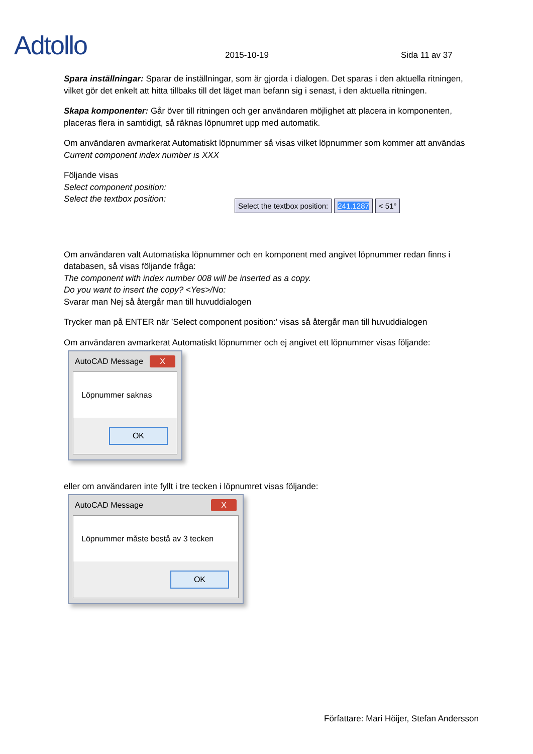Adtollo
2015-10-19
Sida 11 av 37
Spara inställningar: Sparar de inställningar, som är gjorda i dialogen. Det sparas i den aktuella ritningen, vilket gör det enkelt att hitta tillbaks till det läget man befann sig i senast, i den aktuella ritningen.
Skapa komponenter: Går över till ritningen och ger användaren möjlighet att placera in komponenten, placeras flera in samtidigt, så räknas löpnumret upp med automatik.
Om användaren avmarkerat Automatiskt löpnummer så visas vilket löpnummer som kommer att användas
Current component index number is XXX
Följande visas
Select component position:
Select the textbox position:
Select the textbox position: 241.1287 < 51°
Om användaren valt Automatiska löpnummer och en komponent med angivet löpnummer redan finns i databasen, så visas följande fråga:
The component with index number 008 will be inserted as a copy.
Do you want to insert the copy? <Yes>/No:
Svarar man Nej så återgår man till huvuddialogen
Trycker man på ENTER när ’Select component position:’ visas så återgår man till huvuddialogen
Om användaren avmarkerat Automatiskt löpnummer och ej angivet ett löpnummer visas följande:
AutoCAD Message X
Löpnummer saknas
OK
eller om användaren inte fyllt i tre tecken i löpnumret visas följande:
AutoCAD Message X
Löpnummer måste bestå av 3 tecken
OK
Författare: Mari Höijer, Stefan Andersson